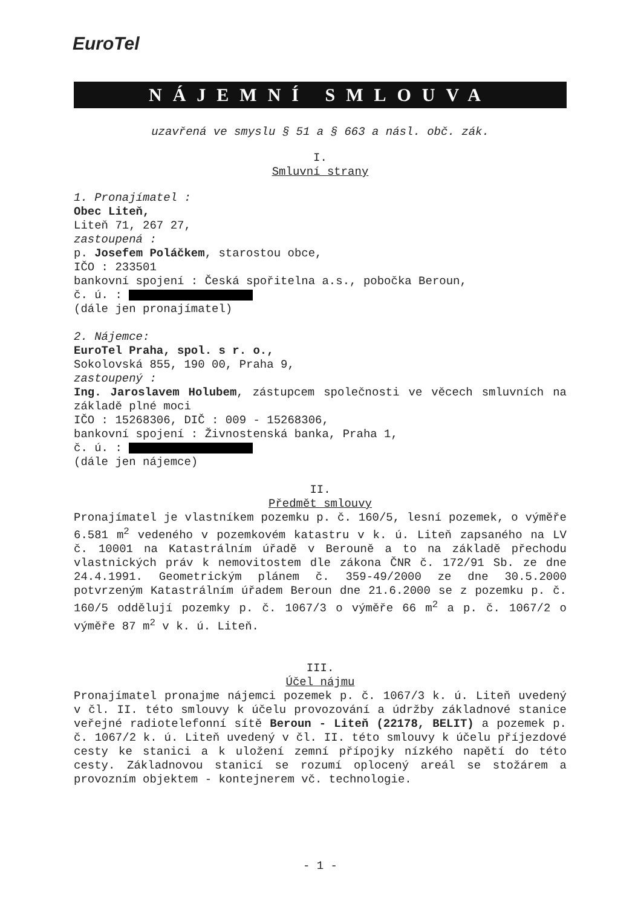EuroTel
NÁJEMNÍ SMLOUVA
uzavřená ve smyslu § 51 a § 663 a násl. obč. zák.
I.
Smluvní strany
1. Pronajímatel :
Obec Liteň,
Liteň 71, 267 27,
zastoupená :
p. Josefem Poláčkem, starostou obce,
IČO : 233501
bankovní spojení : Česká spořitelna a.s., pobočka Beroun,
č. ú. :
(dále jen pronajímatel)
2. Nájemce:
EuroTel Praha, spol. s r. o.,
Sokolovská 855, 190 00, Praha 9,
zastoupený :
Ing. Jaroslavem Holubem, zástupcem společnosti ve věcech smluvních na základě plné moci
IČO : 15268306, DIČ : 009 - 15268306,
bankovní spojení : Živnostenská banka, Praha 1,
č. ú. :
(dále jen nájemce)
II.
Předmět smlouvy
Pronajímatel je vlastníkem pozemku p. č. 160/5, lesní pozemek, o výměře 6.581 m<sup>2</sup> vedeného v pozemkovém katastru v k. ú. Liteň zapsaného na LV č. 10001 na Katastrálním úřadě v Berouně a to na základě přechodu vlastnických práv k nemovitostem dle zákona ČNR č. 172/91 Sb. ze dne 24.4.1991. Geometrickým plánem č. 359-49/2000 ze dne 30.5.2000 potvrzeným Katastrálním úřadem Beroun dne 21.6.2000 se z pozemku p. č. 160/5 oddělují pozemky p. č. 1067/3 o výměře 66 m<sup>2</sup> a p. č. 1067/2 o výměře 87 m<sup>2</sup> v k. ú. Liteň.
III.
Účel nájmu
Pronajímatel pronajme nájemci pozemek p. č. 1067/3 k. ú. Liteň uvedený v čl. II. této smlouvy k účelu provozování a údržby základnové stanice veřejné radiotelefonní sítě Beroun - Liteň (22178, BELIT) a pozemek p. č. 1067/2 k. ú. Liteň uvedený v čl. II. této smlouvy k účelu příjezdové cesty ke stanici a k uložení zemní přípojky nízkého napětí do této cesty. Základnovou stanicí se rozumí oplocený areál se stožárem a provozním objektem - kontejnerem vč. technologie.
- 1 -